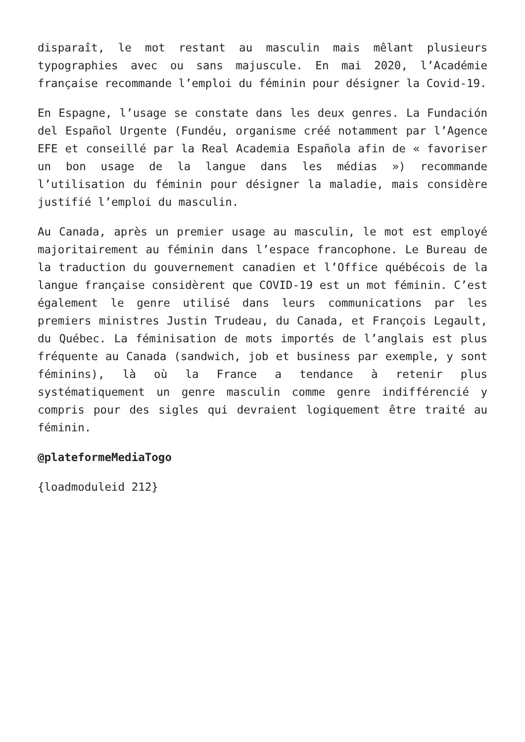disparaît, le mot restant au masculin mais mêlant plusieurs typographies avec ou sans majuscule. En mai 2020, l’Académie française recommande l’emploi du féminin pour désigner la Covid-19.
En Espagne, l’usage se constate dans les deux genres. La Fundación del Español Urgente (Fundéu, organisme créé notamment par l’Agence EFE et conseillé par la Real Academia Española afin de « favoriser un bon usage de la langue dans les médias ») recommande l’utilisation du féminin pour désigner la maladie, mais considère justifié l’emploi du masculin.
Au Canada, après un premier usage au masculin, le mot est employé majoritairement au féminin dans l’espace francophone. Le Bureau de la traduction du gouvernement canadien et l’Office québécois de la langue française considèrent que COVID-19 est un mot féminin. C’est également le genre utilisé dans leurs communications par les premiers ministres Justin Trudeau, du Canada, et François Legault, du Québec. La féminisation de mots importés de l’anglais est plus fréquente au Canada (sandwich, job et business par exemple, y sont féminins), là où la France a tendance à retenir plus systématiquement un genre masculin comme genre indifférencié y compris pour des sigles qui devraient logiquement être traité au féminin.
@plateformeMediaTogo
{loadmoduleid 212}